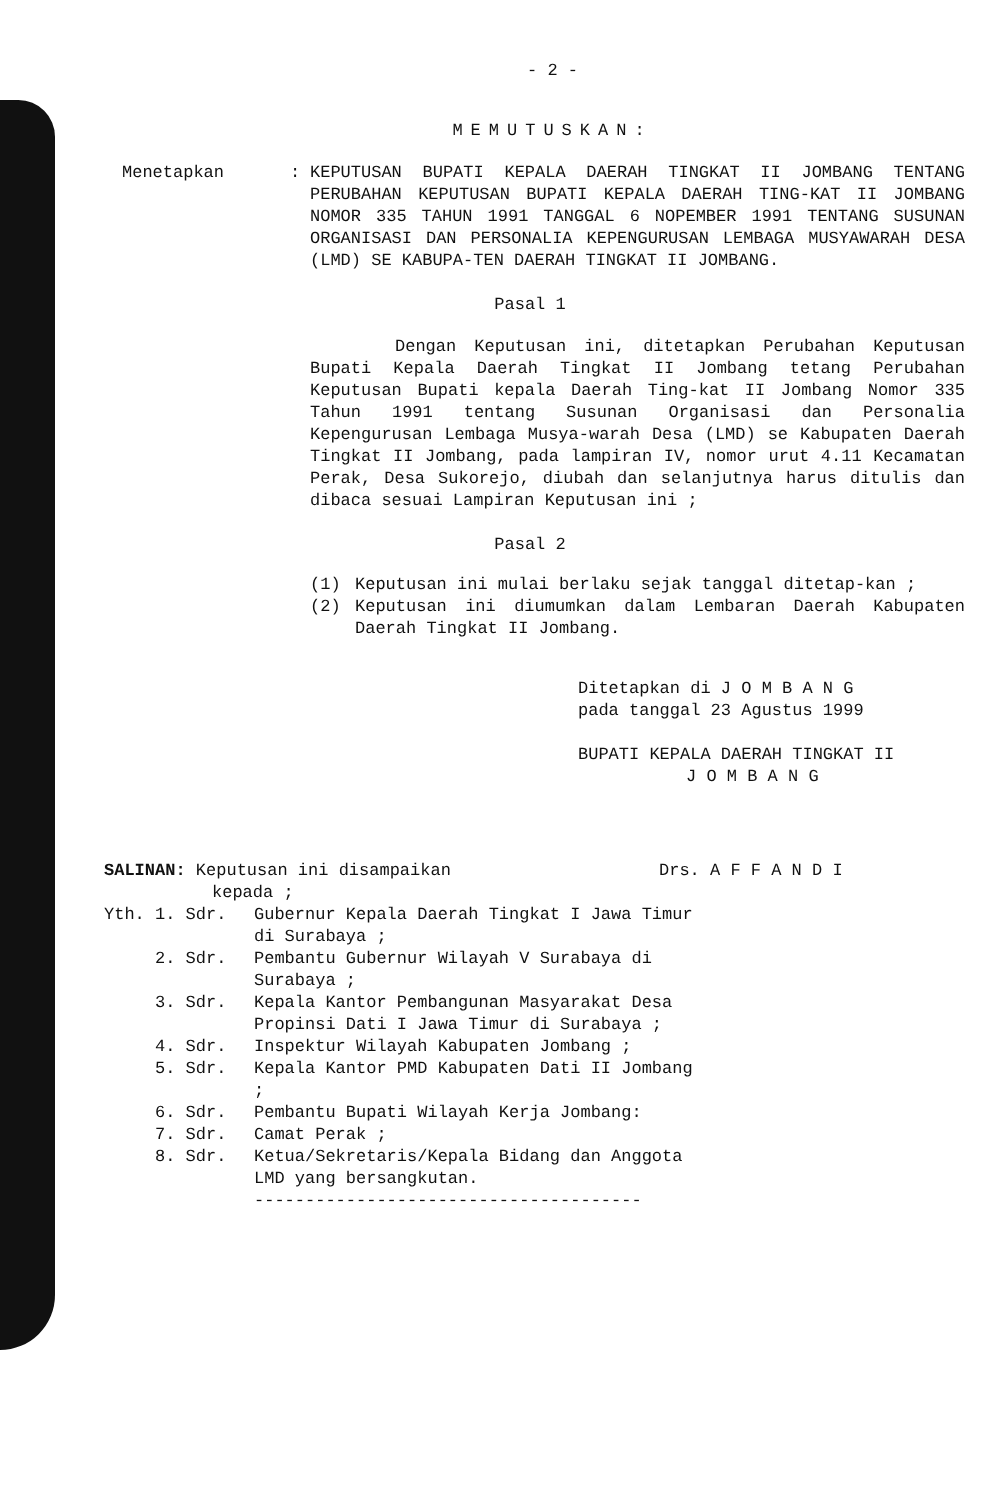- 2 -
MEMUTUSKAN:
Menetapkan : KEPUTUSAN BUPATI KEPALA DAERAH TINGKAT II JOMBANG TENTANG PERUBAHAN KEPUTUSAN BUPATI KEPALA DAERAH TING-KAT II JOMBANG NOMOR 335 TAHUN 1991 TANGGAL 6 NOPEMBER 1991 TENTANG SUSUNAN ORGANISASI DAN PERSONALIA KEPENGURUSAN LEMBAGA MUSYAWARAH DESA (LMD) SE KABUPA-TEN DAERAH TINGKAT II JOMBANG.
Pasal 1
Dengan Keputusan ini, ditetapkan Perubahan Keputusan Bupati Kepala Daerah Tingkat II Jombang tetang Perubahan Keputusan Bupati kepala Daerah Ting-kat II Jombang Nomor 335 Tahun 1991 tentang Susunan Organisasi dan Personalia Kepengurusan Lembaga Musya-warah Desa (LMD) se Kabupaten Daerah Tingkat II Jombang, pada lampiran IV, nomor urut 4.11 Kecamatan Perak, Desa Sukorejo, diubah dan selanjutnya harus ditulis dan dibaca sesuai Lampiran Keputusan ini ;
Pasal 2
(1) Keputusan ini mulai berlaku sejak tanggal ditetap-kan ;
(2) Keputusan ini diumumkan dalam Lembaran Daerah Kabupaten Daerah Tingkat II Jombang.
Ditetapkan di J O M B A N G
pada tanggal 23 Agustus 1999
BUPATI KEPALA DAERAH TINGKAT II
J O M B A N G
SALINAN: Keputusan ini disampaikan
kepada ;
Drs. A F F A N D I
Yth. 1. Sdr. Gubernur Kepala Daerah Tingkat I Jawa Timur di Surabaya ;
2. Sdr. Pembantu Gubernur Wilayah V Surabaya di Surabaya ;
3. Sdr. Kepala Kantor Pembangunan Masyarakat Desa Propinsi Dati I Jawa Timur di Surabaya ;
4. Sdr. Inspektur Wilayah Kabupaten Jombang ;
5. Sdr. Kepala Kantor PMD Kabupaten Dati II Jombang ;
6. Sdr. Pembantu Bupati Wilayah Kerja Jombang:
7. Sdr. Camat Perak ;
8. Sdr. Ketua/Sekretaris/Kepala Bidang dan Anggota LMD yang bersangkutan.
--------------------------------------